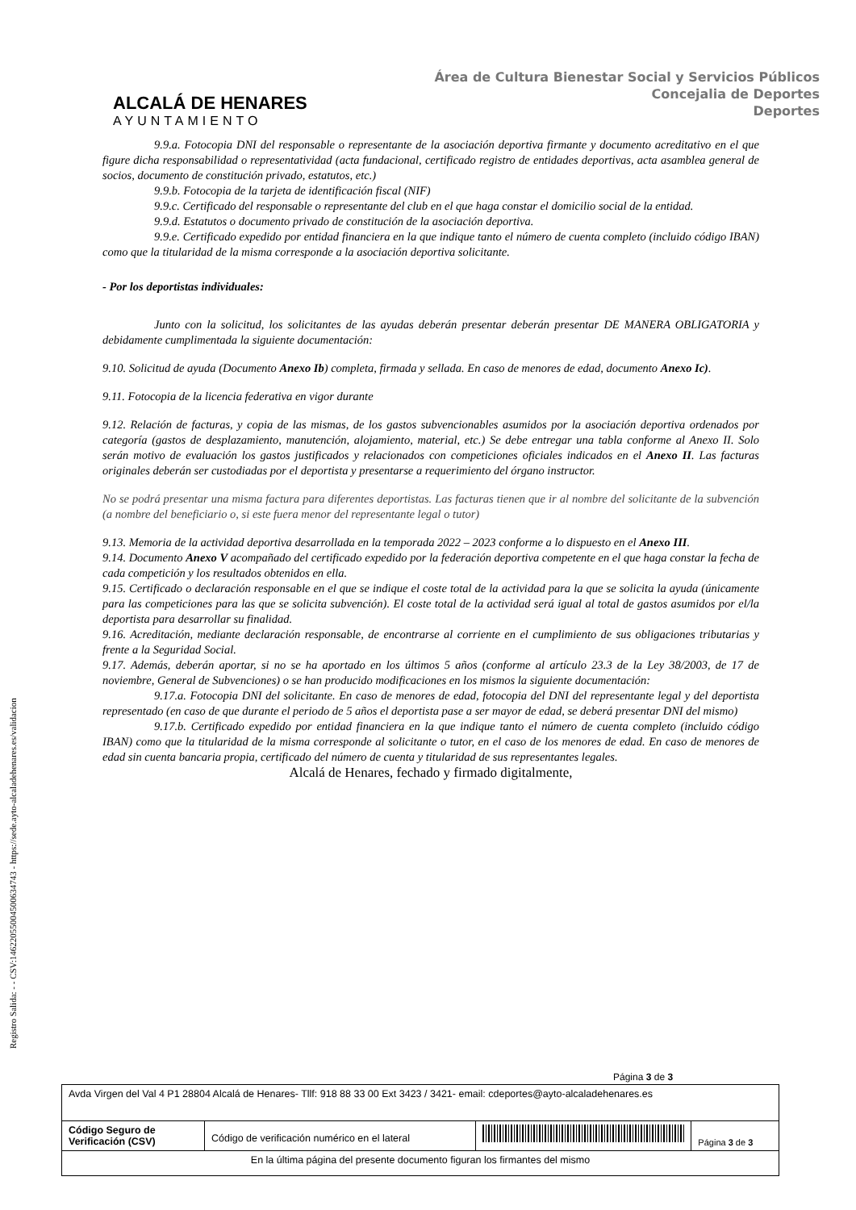ALCALÁ DE HENARES
AYUNTAMIENTO
Área de Cultura Bienestar Social y Servicios Públicos
Concejalia de Deportes
Deportes
9.9.a. Fotocopia DNI del responsable o representante de la asociación deportiva firmante y documento acreditativo en el que figure dicha responsabilidad o representatividad (acta fundacional, certificado registro de entidades deportivas, acta asamblea general de socios, documento de constitución privado, estatutos, etc.)
9.9.b. Fotocopia de la tarjeta de identificación fiscal (NIF)
9.9.c. Certificado del responsable o representante del club en el que haga constar el domicilio social de la entidad.
9.9.d. Estatutos o documento privado de constitución de la asociación deportiva.
9.9.e. Certificado expedido por entidad financiera en la que indique tanto el número de cuenta completo (incluido código IBAN) como que la titularidad de la misma corresponde a la asociación deportiva solicitante.
- Por los deportistas individuales:
Junto con la solicitud, los solicitantes de las ayudas deberán presentar deberán presentar DE MANERA OBLIGATORIA y debidamente cumplimentada la siguiente documentación:
9.10. Solicitud de ayuda (Documento Anexo Ib) completa, firmada y sellada. En caso de menores de edad, documento Anexo Ic).
9.11. Fotocopia de la licencia federativa en vigor durante
9.12. Relación de facturas, y copia de las mismas, de los gastos subvencionables asumidos por la asociación deportiva ordenados por categoría (gastos de desplazamiento, manutención, alojamiento, material, etc.) Se debe entregar una tabla conforme al Anexo II. Solo serán motivo de evaluación los gastos justificados y relacionados con competiciones oficiales indicados en el Anexo II. Las facturas originales deberán ser custodiadas por el deportista y presentarse a requerimiento del órgano instructor.
No se podrá presentar una misma factura para diferentes deportistas. Las facturas tienen que ir al nombre del solicitante de la subvención (a nombre del beneficiario o, si este fuera menor del representante legal o tutor)
9.13. Memoria de la actividad deportiva desarrollada en la temporada 2022 – 2023 conforme a lo dispuesto en el Anexo III.
9.14. Documento Anexo V acompañado del certificado expedido por la federación deportiva competente en el que haga constar la fecha de cada competición y los resultados obtenidos en ella.
9.15. Certificado o declaración responsable en el que se indique el coste total de la actividad para la que se solicita la ayuda (únicamente para las competiciones para las que se solicita subvención). El coste total de la actividad será igual al total de gastos asumidos por el/la deportista para desarrollar su finalidad.
9.16. Acreditación, mediante declaración responsable, de encontrarse al corriente en el cumplimiento de sus obligaciones tributarias y frente a la Seguridad Social.
9.17. Además, deberán aportar, si no se ha aportado en los últimos 5 años (conforme al artículo 23.3 de la Ley 38/2003, de 17 de noviembre, General de Subvenciones) o se han producido modificaciones en los mismos la siguiente documentación:
9.17.a. Fotocopia DNI del solicitante. En caso de menores de edad, fotocopia del DNI del representante legal y del deportista representado (en caso de que durante el periodo de 5 años el deportista pase a ser mayor de edad, se deberá presentar DNI del mismo)
9.17.b. Certificado expedido por entidad financiera en la que indique tanto el número de cuenta completo (incluido código IBAN) como que la titularidad de la misma corresponde al solicitante o tutor, en el caso de los menores de edad. En caso de menores de edad sin cuenta bancaria propia, certificado del número de cuenta y titularidad de sus representantes legales.
Alcalá de Henares, fechado y firmado digitalmente,
Registro Salida: - - CSV:14622055004500634743 - https://sede.ayto-alcaladehenares.es/validacion
Página 3 de 3
| Avda Virgen del Val 4 P1 28804 Alcalá de Henares- Tllf: 918 88 33 00 Ext 3423 / 3421- email: cdeportes@ayto-alcaladehenares.es | | | |
| Código Seguro de Verificación (CSV) | Código de verificación numérico en el lateral | | Página 3 de 3 |
| En la última página del presente documento figuran los firmantes del mismo | | | |